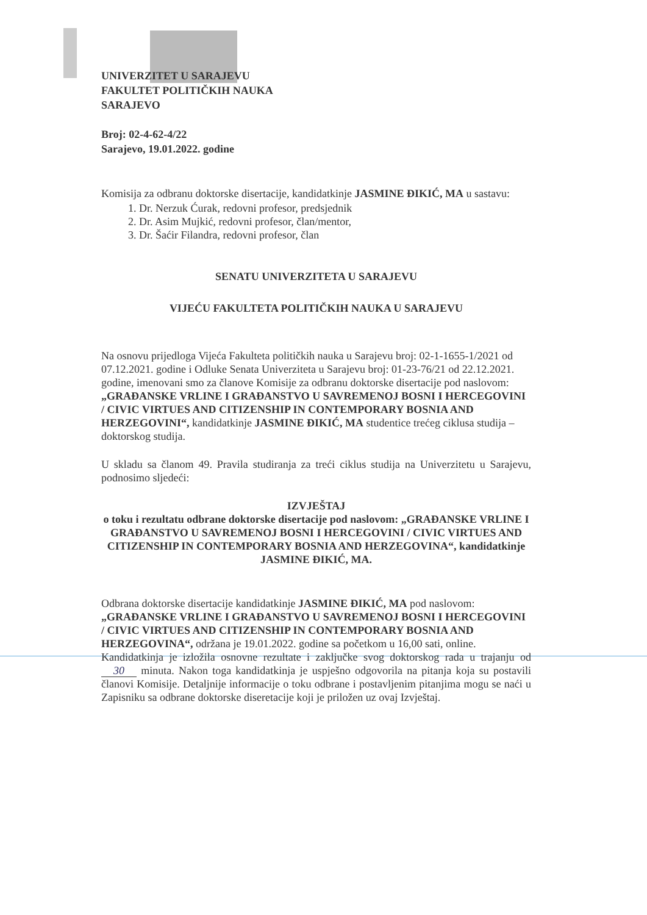UNIVERZITET U SARAJEVU
FAKULTET POLITIČKIH NAUKA
SARAJEVO
Broj: 02-4-62-4/22
Sarajevo, 19.01.2022. godine
Komisija za odbranu doktorske disertacije, kandidatkinje JASMINE ĐIKIĆ, MA u sastavu:
1. Dr. Nerzuk Ćurak, redovni profesor, predsjednik
2. Dr. Asim Mujkić, redovni profesor, član/mentor,
3. Dr. Šaćir Filandra, redovni profesor, član
SENATU UNIVERZITETA U SARAJEVU
VIJEĆU FAKULTETA POLITIČKIH NAUKA U SARAJEVU
Na osnovu prijedloga Vijeća Fakulteta političkih nauka u Sarajevu broj: 02-1-1655-1/2021 od 07.12.2021. godine i Odluke Senata Univerziteta u Sarajevu broj: 01-23-76/21 od 22.12.2021. godine, imenovani smo za članove Komisije za odbranu doktorske disertacije pod naslovom: „GRAĐANSKE VRLINE I GRAĐANSTVO U SAVREMENOJ BOSNI I HERCEGOVINI / CIVIC VIRTUES AND CITIZENSHIP IN CONTEMPORARY BOSNIA AND HERZEGOVINI“, kandidatkinje JASMINE ĐIKIĆ, MA studentice trećeg ciklusa studija – doktorskog studija.
U skladu sa članom 49. Pravila studiranja za treći ciklus studija na Univerzitetu u Sarajevu, podnosimo sljedeći:
IZVJEŠTAJ
o toku i rezultatu odbrane doktorske disertacije pod naslovom: „GRAĐANSKE VRLINE I GRAĐANSTVO U SAVREMENOJ BOSNI I HERCEGOVINI / CIVIC VIRTUES AND CITIZENSHIP IN CONTEMPORARY BOSNIA AND HERZEGOVINA“, kandidatkinje JASMINE ĐIKIĆ, MA.
Odbrana doktorske disertacije kandidatkinje JASMINE ĐIKIĆ, MA pod naslovom: „GRAĐANSKE VRLINE I GRAĐANSTVO U SAVREMENOJ BOSNI I HERCEGOVINI / CIVIC VIRTUES AND CITIZENSHIP IN CONTEMPORARY BOSNIA AND HERZEGOVINA“, održana je 19.01.2022. godine sa početkom u 16,00 sati, online.
Kandidatkinja je izložila osnovne rezultate i zaključke svog doktorskog rada u trajanju od 30 minuta. Nakon toga kandidatkinja je uspješno odgovorila na pitanja koja su postavili članovi Komisije. Detaljnije informacije o toku odbrane i postavljenim pitanjima mogu se naći u Zapisniku sa odbrane doktorske diseretacije koji je priložen uz ovaj Izvještaj.